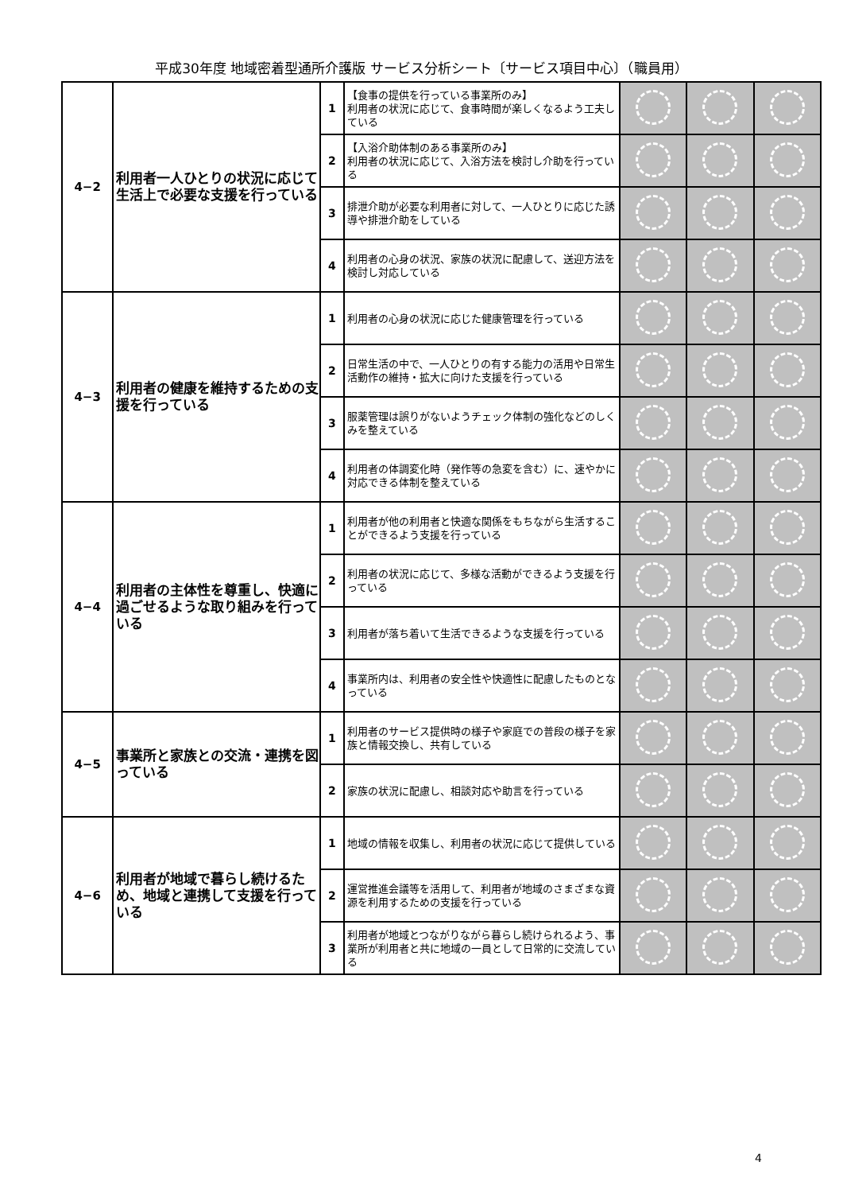平成30年度 地域密着型通所介護版 サービス分析シート〔サービス項目中心〕（職員用）
| 4−2 | 利用者一人ひとりの状況に応じて生活上で必要な支援を行っている | 1 | 【食事の提供を行っている事業所のみ】 利用者の状況に応じて、食事時間が楽しくなるよう工夫している | | | |
| | | 2 | 【入浴介助体制のある事業所のみ】 利用者の状況に応じて、入浴方法を検討し介助を行っている | | | |
| | | 3 | 排泄介助が必要な利用者に対して、一人ひとりに応じた誘導や排泄介助をしている | | | |
| | | 4 | 利用者の心身の状況、家族の状況に配慮して、送迎方法を検討し対応している | | | |
| 4−3 | 利用者の健康を維持するための支援を行っている | 1 | 利用者の心身の状況に応じた健康管理を行っている | | | |
| | | 2 | 日常生活の中で、一人ひとりの有する能力の活用や日常生活動作の維持・拡大に向けた支援を行っている | | | |
| | | 3 | 服薬管理は誤りがないようチェック体制の強化などのしくみを整えている | | | |
| | | 4 | 利用者の体調変化時（発作等の急変を含む）に、速やかに対応できる体制を整えている | | | |
| 4−4 | 利用者の主体性を尊重し、快適に過ごせるような取り組みを行っている | 1 | 利用者が他の利用者と快適な関係をもちながら生活することができるよう支援を行っている | | | |
| | | 2 | 利用者の状況に応じて、多様な活動ができるよう支援を行っている | | | |
| | | 3 | 利用者が落ち着いて生活できるような支援を行っている | | | |
| | | 4 | 事業所内は、利用者の安全性や快適性に配慮したものとなっている | | | |
| 4−5 | 事業所と家族との交流・連携を図っている | 1 | 利用者のサービス提供時の様子や家庭での普段の様子を家族と情報交換し、共有している | | | |
| | | 2 | 家族の状況に配慮し、相談対応や助言を行っている | | | |
| 4−6 | 利用者が地域で暮らし続けるため、地域と連携して支援を行っている | 1 | 地域の情報を収集し、利用者の状況に応じて提供している | | | |
| | | 2 | 運営推進会議等を活用して、利用者が地域のさまざまな資源を利用するための支援を行っている | | | |
| | | 3 | 利用者が地域とつながりながら暮らし続けられるよう、事業所が利用者と共に地域の一員として日常的に交流している | | | |
4